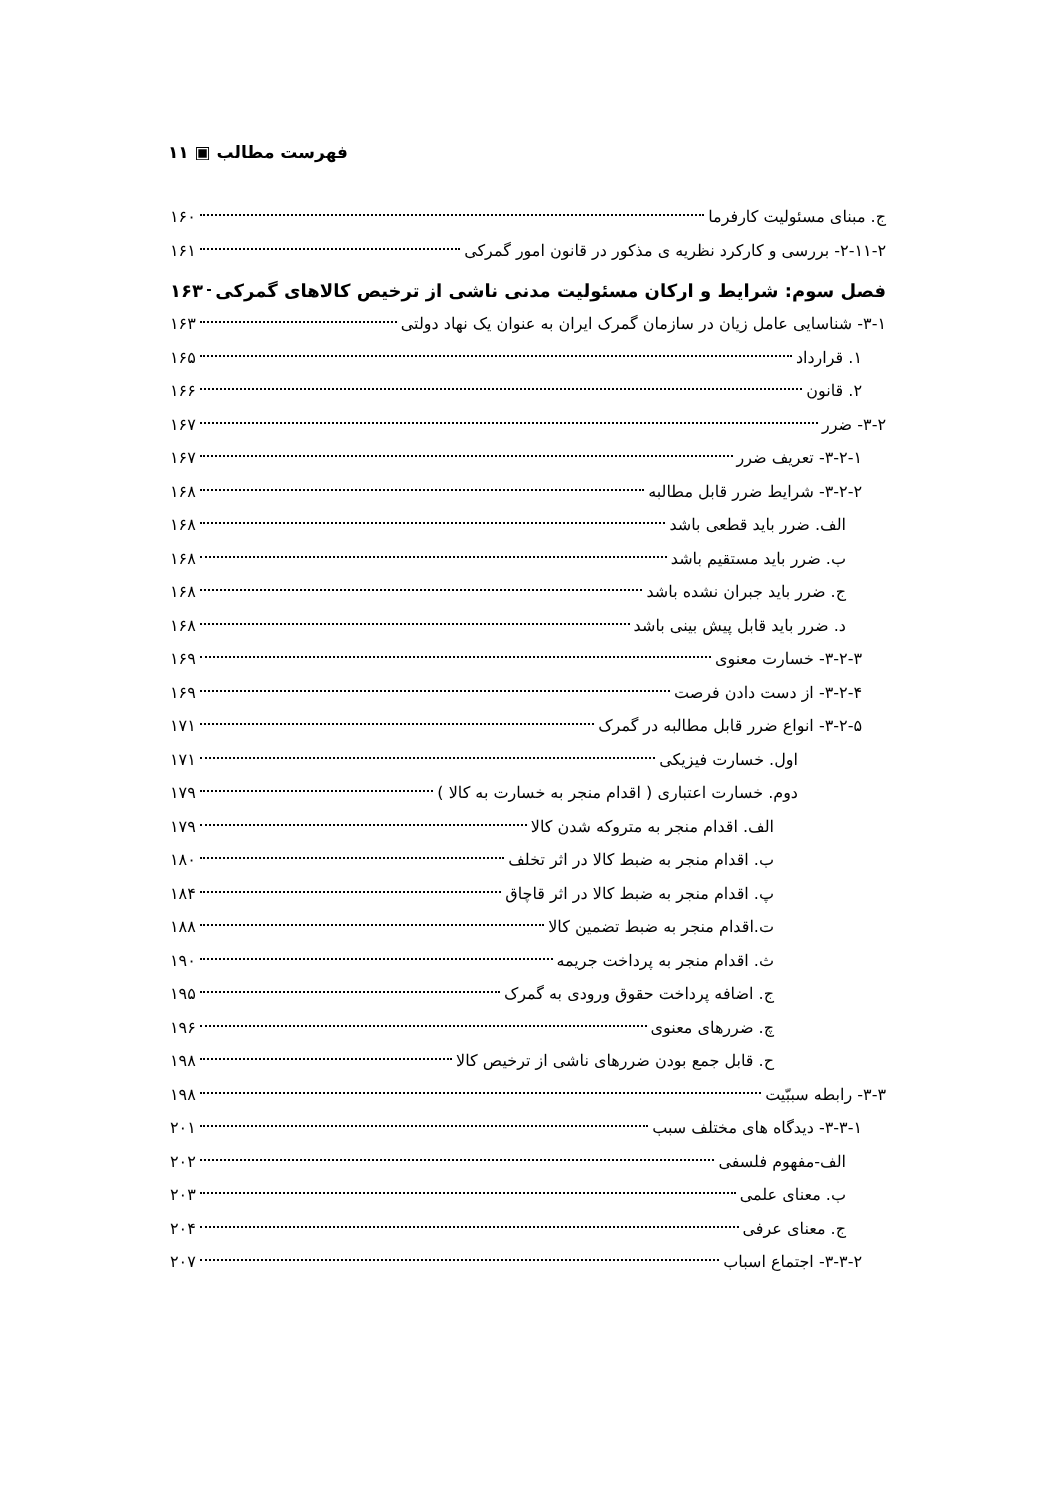فهرست مطالب ▣ ۱۱
ج. مبنای مسئولیت کارفرما ۱۶۰
۲-۱۱-۲- بررسی و کارکرد نظریه ی مذکور در قانون امور گمرکی ۱۶۱
فصل سوم: شرایط و ارکان مسئولیت مدنی ناشی از ترخیص کالاهای گمرکی ۱۶۳
۳-۱- شناسایی عامل زیان در سازمان گمرک ایران به عنوان یک نهاد دولتی ۱۶۳
۱. قرارداد ۱۶۵
۲. قانون ۱۶۶
۳-۲- ضرر ۱۶۷
۳-۲-۱- تعریف ضرر ۱۶۷
۳-۲-۲- شرایط ضرر قابل مطالبه ۱۶۸
الف. ضرر باید قطعی باشد ۱۶۸
ب. ضرر باید مستقیم باشد ۱۶۸
ج. ضرر باید جبران نشده باشد ۱۶۸
د. ضرر باید قابل پیش بینی باشد ۱۶۸
۳-۲-۳- خسارت معنوی ۱۶۹
۳-۲-۴- از دست دادن فرصت ۱۶۹
۳-۲-۵- انواع ضرر قابل مطالبه در گمرک ۱۷۱
اول. خسارت فیزیکی ۱۷۱
دوم. خسارت اعتباری ( اقدام منجر به خسارت به کالا ) ۱۷۹
الف. اقدام منجر به متروکه شدن کالا ۱۷۹
ب. اقدام منجر به ضبط کالا در اثر تخلف ۱۸۰
پ. اقدام منجر به ضبط کالا در اثر قاچاق ۱۸۴
ت.اقدام منجر به ضبط تضمین کالا ۱۸۸
ث. اقدام منجر به پرداخت جریمه ۱۹۰
ج. اضافه پرداخت حقوق ورودی به گمرک ۱۹۵
چ. ضررهای معنوی ۱۹۶
ح. قابل جمع بودن ضررهای ناشی از ترخیص کالا ۱۹۸
۳-۳- رابطه سببّیت ۱۹۸
۳-۳-۱- دیدگاه های مختلف سبب ۲۰۱
الف-مفهوم فلسفی ۲۰۲
ب. معنای علمی ۲۰۳
ج. معنای عرفی ۲۰۴
۳-۳-۲- اجتماع اسباب ۲۰۷